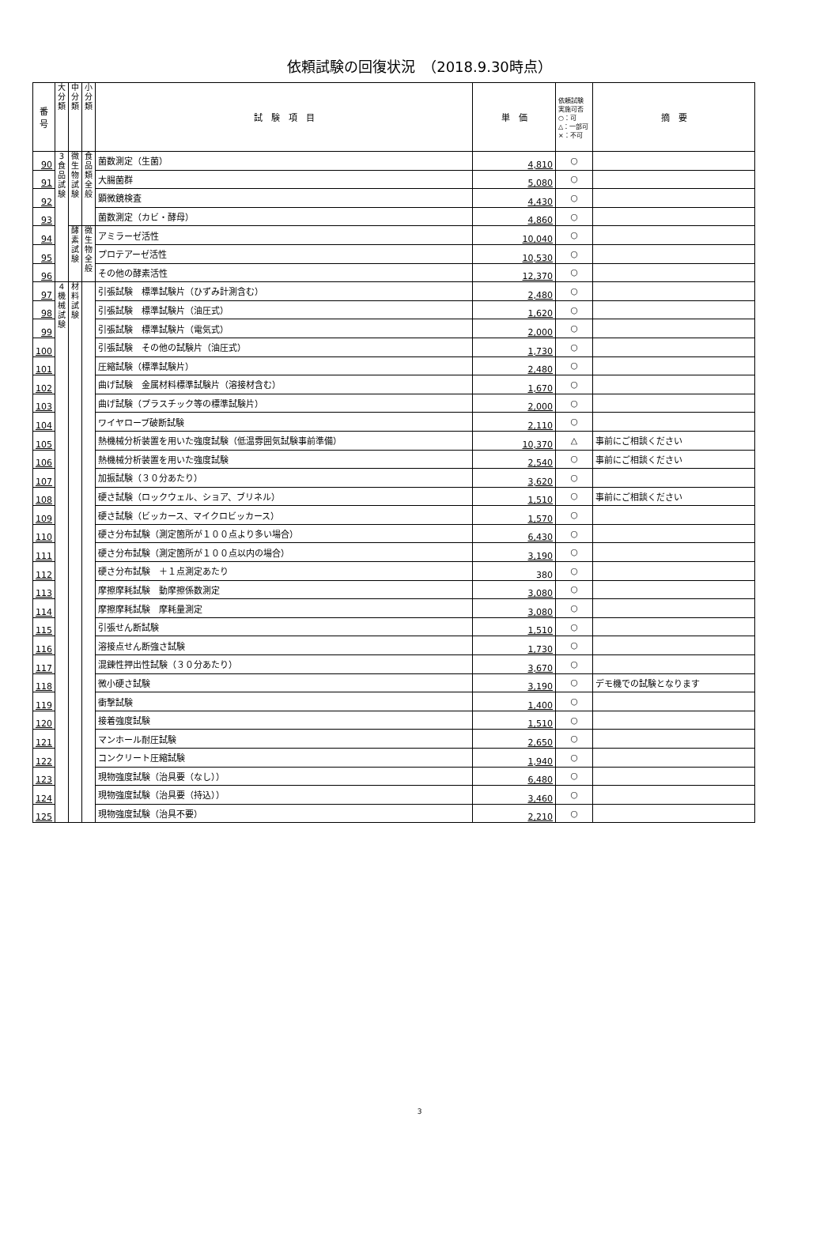依頼試験の回復状況　（2018.9.30時点）
| 番 号 | 大 分 類 | 中 分 類 | 小 分 類 | 試 験 項 目 | 単 価 | 依頼試験 実施可否 ○：可 △：一部可 ×：不可 | 摘 要 |
| --- | --- | --- | --- | --- | --- | --- | --- |
| 90 | 3 食 品 試 験 | 微 生 物 試 験 | 食 品 類 全 般 | 菌数測定（生菌） | 4,810 | ○ | |
| 91 | | | | 大腸菌群 | 5,080 | ○ | |
| 92 | | | | 顕微鏡検査 | 4,430 | ○ | |
| 93 | | | | 菌数測定（カビ・酵母） | 4,860 | ○ | |
| 94 | | 酵 素 試 験 | 微 生 物 全 般 | アミラーゼ活性 | 10,040 | ○ | |
| 95 | | | | プロテアーゼ活性 | 10,530 | ○ | |
| 96 | | | | その他の酵素活性 | 12,370 | ○ | |
| 97 | 4 機 械 試 験 | 材 料 試 験 | | 引張試験 標準試験片（ひずみ計測含む） | 2,480 | ○ | |
| 98 | | | | 引張試験 標準試験片（油圧式） | 1,620 | ○ | |
| 99 | | | | 引張試験 標準試験片（電気式） | 2,000 | ○ | |
| 100 | | | | 引張試験 その他の試験片（油圧式） | 1,730 | ○ | |
| 101 | | | | 圧縮試験（標準試験片） | 2,480 | ○ | |
| 102 | | | | 曲げ試験 金属材料標準試験片（溶接材含む） | 1,670 | ○ | |
| 103 | | | | 曲げ試験（プラスチック等の標準試験片） | 2,000 | ○ | |
| 104 | | | | ワイヤロープ破断試験 | 2,110 | ○ | |
| 105 | | | | 熱機械分析装置を用いた強度試験（低温雰囲気試験事前準備） | 10,370 | △ | 事前にご相談ください |
| 106 | | | | 熱機械分析装置を用いた強度試験 | 2,540 | ○ | 事前にご相談ください |
| 107 | | | | 加振試験（３０分あたり） | 3,620 | ○ | |
| 108 | | | | 硬さ試験（ロックウェル、ショア、ブリネル） | 1,510 | ○ | 事前にご相談ください |
| 109 | | | | 硬さ試験（ビッカース、マイクロビッカース） | 1,570 | ○ | |
| 110 | | | | 硬さ分布試験（測定箇所が１００点より多い場合） | 6,430 | ○ | |
| 111 | | | | 硬さ分布試験（測定箇所が１００点以内の場合） | 3,190 | ○ | |
| 112 | | | | 硬さ分布試験 ＋１点測定あたり | 380 | ○ | |
| 113 | | | | 摩擦摩耗試験 動摩擦係数測定 | 3,080 | ○ | |
| 114 | | | | 摩擦摩耗試験 摩耗量測定 | 3,080 | ○ | |
| 115 | | | | 引張せん断試験 | 1,510 | ○ | |
| 116 | | | | 溶接点せん断強さ試験 | 1,730 | ○ | |
| 117 | | | | 混錬性押出性試験（３０分あたり） | 3,670 | ○ | |
| 118 | | | | 微小硬さ試験 | 3,190 | ○ | デモ機での試験となります |
| 119 | | | | 衝撃試験 | 1,400 | ○ | |
| 120 | | | | 接着強度試験 | 1,510 | ○ | |
| 121 | | | | マンホール耐圧試験 | 2,650 | ○ | |
| 122 | | | | コンクリート圧縮試験 | 1,940 | ○ | |
| 123 | | | | 現物強度試験（治具要（なし）） | 6,480 | ○ | |
| 124 | | | | 現物強度試験（治具要（持込）） | 3,460 | ○ | |
| 125 | | | | 現物強度試験（治具不要） | 2,210 | ○ | |
3